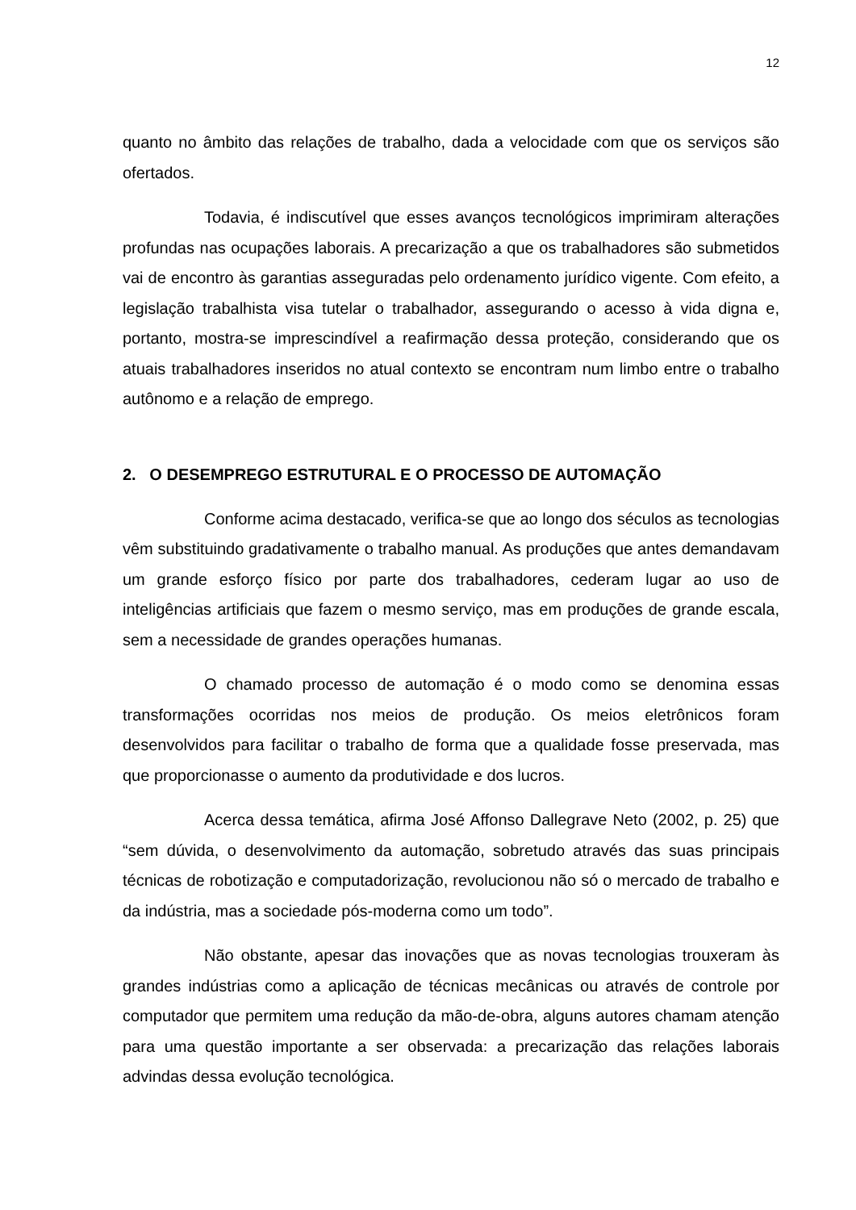12
quanto no âmbito das relações de trabalho, dada a velocidade com que os serviços são ofertados.
Todavia, é indiscutível que esses avanços tecnológicos imprimiram alterações profundas nas ocupações laborais. A precarização a que os trabalhadores são submetidos vai de encontro às garantias asseguradas pelo ordenamento jurídico vigente. Com efeito, a legislação trabalhista visa tutelar o trabalhador, assegurando o acesso à vida digna e, portanto, mostra-se imprescindível a reafirmação dessa proteção, considerando que os atuais trabalhadores inseridos no atual contexto se encontram num limbo entre o trabalho autônomo e a relação de emprego.
2. O DESEMPREGO ESTRUTURAL E O PROCESSO DE AUTOMAÇÃO
Conforme acima destacado, verifica-se que ao longo dos séculos as tecnologias vêm substituindo gradativamente o trabalho manual. As produções que antes demandavam um grande esforço físico por parte dos trabalhadores, cederam lugar ao uso de inteligências artificiais que fazem o mesmo serviço, mas em produções de grande escala, sem a necessidade de grandes operações humanas.
O chamado processo de automação é o modo como se denomina essas transformações ocorridas nos meios de produção. Os meios eletrônicos foram desenvolvidos para facilitar o trabalho de forma que a qualidade fosse preservada, mas que proporcionasse o aumento da produtividade e dos lucros.
Acerca dessa temática, afirma José Affonso Dallegrave Neto (2002, p. 25) que “sem dúvida, o desenvolvimento da automação, sobretudo através das suas principais técnicas de robotização e computadorização, revolucionou não só o mercado de trabalho e da indústria, mas a sociedade pós-moderna como um todo”.
Não obstante, apesar das inovações que as novas tecnologias trouxeram às grandes indústrias como a aplicação de técnicas mecânicas ou através de controle por computador que permitem uma redução da mão-de-obra, alguns autores chamam atenção para uma questão importante a ser observada: a precarização das relações laborais advindas dessa evolução tecnológica.